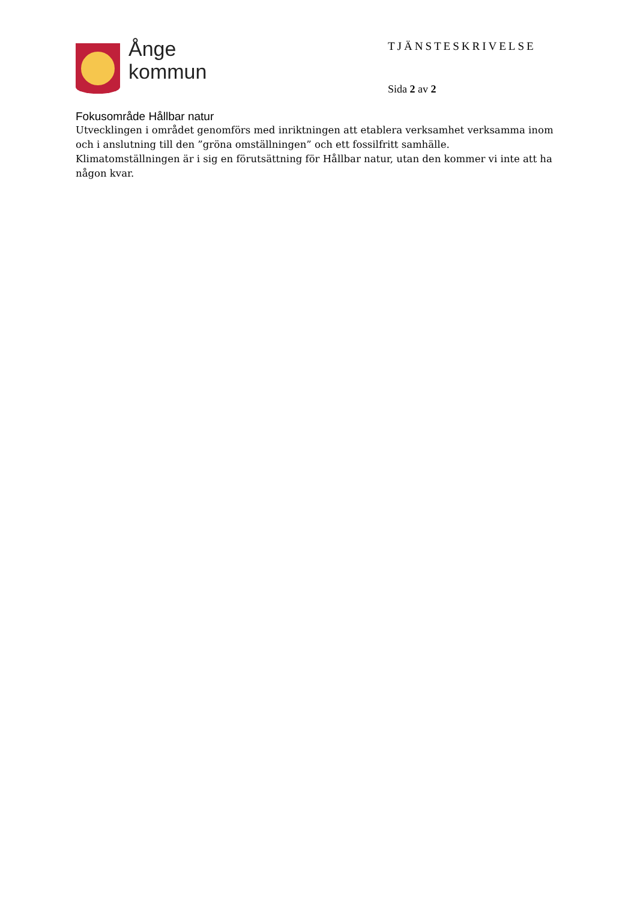Ånge
kommun
TJÄNSTESKRIVELSE
Sida 2 av 2
Fokusområde Hållbar natur
Utvecklingen i området genomförs med inriktningen att etablera verksamhet verksamma inom och i anslutning till den ”gröna omställningen” och ett fossilfritt samhälle. Klimatomställningen är i sig en förutsättning för Hållbar natur, utan den kommer vi inte att ha någon kvar.